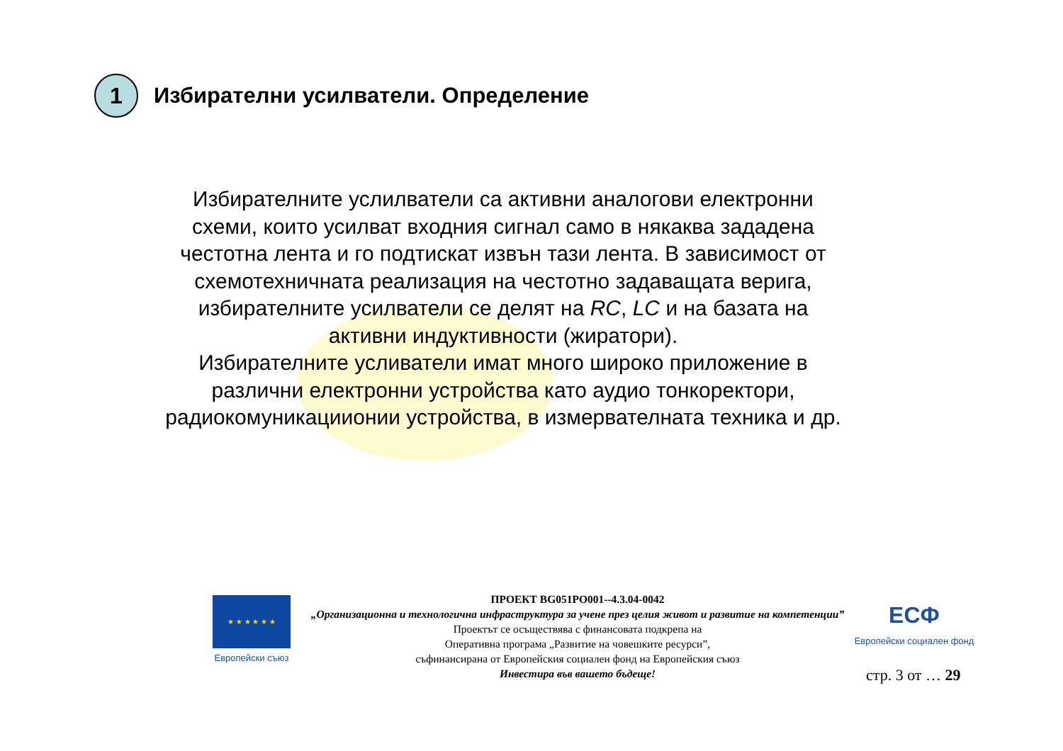1
Избирателни усилватели. Определение
Избирателните услилватели са активни аналогови електронни схеми, които усилват входния сигнал само в някаква зададена честотна лента и го подтискат извън тази лента. В зависимост от схемотехничната реализация на честотно задаващата верига, избирателните усилватели се делят на RC, LC и на базата на активни индуктивности (жиратори).
Избирателните усливатели имат много широко приложение в различни електронни устройства като аудио тонкоректори, радиокомуникациионии устройства, в измервателната техника и др.
★ ★ ★ ★ ★ ★
Европейски съюз
ПРОЕКТ BG051PO001--4.3.04-0042
„Организационна и технологична инфраструктура за учене през целия живот и развитие на компетенции”
Проектът се осъществява с финансовата подкрепа на
Оперативна програма „Развитие на човешките ресурси”,
съфинансирана от Европейския социален фонд на Европейския съюз
Инвестира във вашето бъдеще!
ЕСФ
Европейски социален фонд
стр. 3 от … 29